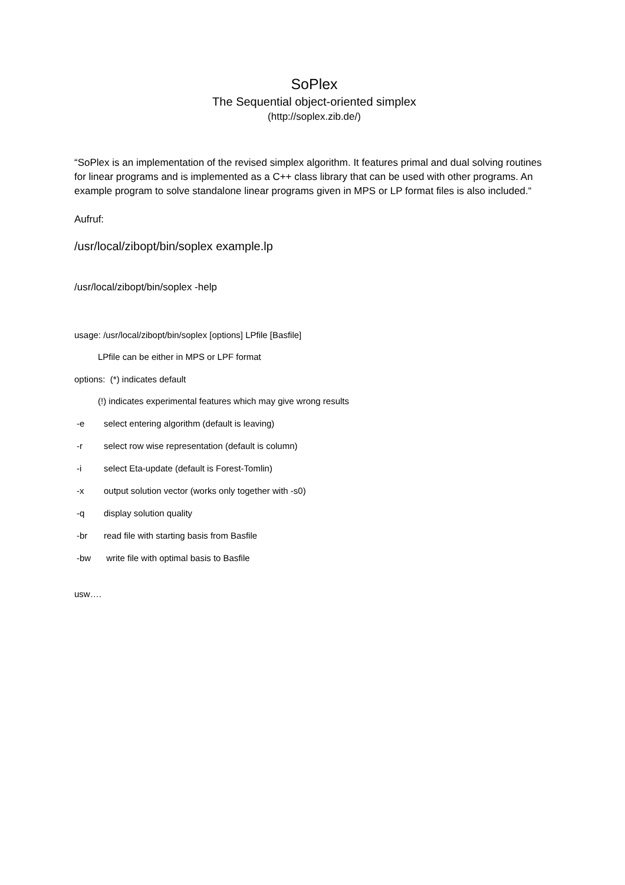SoPlex
The Sequential object-oriented simplex
(http://soplex.zib.de/)
“SoPlex is an implementation of the revised simplex algorithm. It features primal and dual solving routines for linear programs and is implemented as a C++ class library that can be used with other programs. An example program to solve standalone linear programs given in MPS or LP format files is also included.“
Aufruf:
/usr/local/zibopt/bin/soplex example.lp
/usr/local/zibopt/bin/soplex -help
usage: /usr/local/zibopt/bin/soplex [options] LPfile [Basfile]
LPfile can be either in MPS or LPF format
options: (*) indicates default
(!) indicates experimental features which may give wrong results
-e select entering algorithm (default is leaving)
-r select row wise representation (default is column)
-i select Eta-update (default is Forest-Tomlin)
-x output solution vector (works only together with -s0)
-q display solution quality
-br read file with starting basis from Basfile
-bw write file with optimal basis to Basfile
usw….